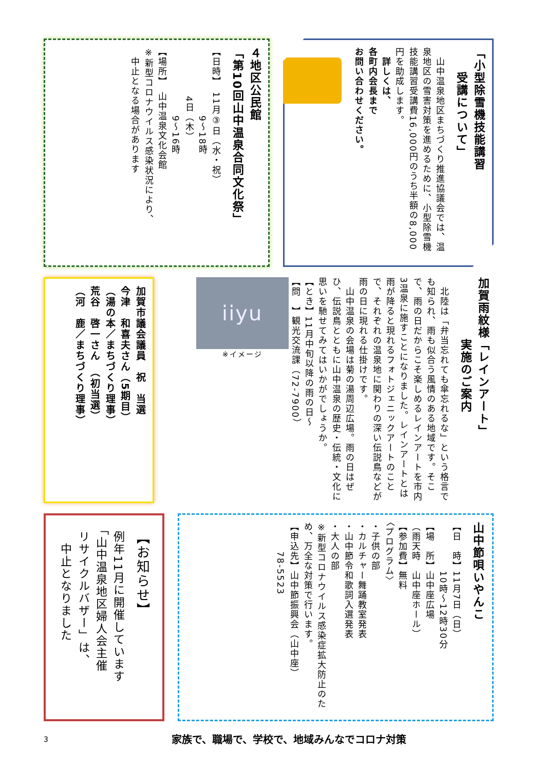「小型除雪機技能講習
　　受講について」
　山中温泉地区まちづくり推進協議会では、温泉地区の雪害対策を進めるために、小型除雪機技能講習受講費16,000円のうち半額の8,000円を助成します。
　詳しくは、
各町内会長まで
お問い合わせください。
４地区公民館
「第10回山中温泉合同文化祭」
【日時】　11月③日（水・祝）
　　　　　　　9〜18時
　　　　　4日（木）
　　　　　　　9〜16時
【場所】　山中温泉文化会館
※新型コロナウイルス感染状況により、
　中止となる場合があります
加賀雨紋様「レインアート」
　　　　　実施のご案内
　北陸は「弁当忘れても傘忘れるな」という格言でも知られ、雨も似合う風情のある地域です。そこで、雨の日だからこそ楽しめるレインアートを市内3温泉に施すことになりました。レインアートとは雨が降ると現れるフォトジェニックアートのことで、それぞれの温泉地に関わりの深い伝説鳥などが雨の日に現れる仕掛けです。
　山中温泉の会場は菊の湯周辺広場。雨の日はぜひ、伝説鳥とともに山中温泉の歴史・伝統・文化に思いを馳せてみてはいかがでしょうか。
【とき】11月中旬以降の雨の日〜
【問　】観光交流課（72-7900）
iiyu
※イメージ
加賀市議会議員　祝　当選
今津　和喜夫さん（5期目）
（湯の本／まちづくり理事）
荒谷　啓一さん　（初当選）
（河　鹿／まちづくり理事）
山中節唄いやんこ
【日　時】11月7日（日）
　　　　　10時〜12時30分
【場　所】山中座広場
（雨天時　山中座ホール）
【参加費】無料
〈プログラム〉
・子供の部
・カルチャー舞踊教室発表
・山中節令和歌詞入選発表
・大人の部
※新型コロナウイルス感染症拡大防止のため、万全な対策で行います。
【申込先】山中節振興会（山中座）
　　　78-5523
【お知らせ】
例年11月に開催しています
「山中温泉地区婦人会主催
リサイクルバザー」は、
　中止となりました
3 家族で、職場で、学校で、地域みんなでコロナ対策